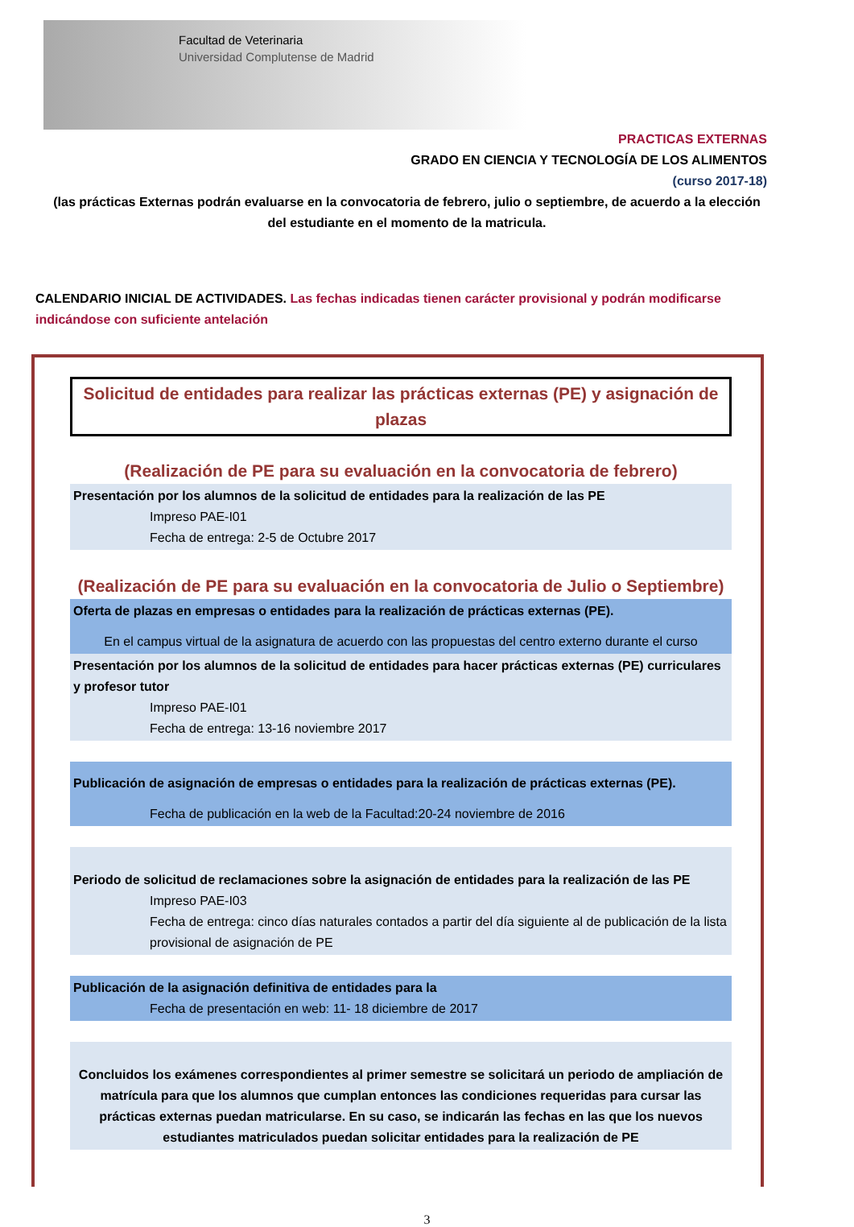Facultad de Veterinaria
Universidad Complutense de Madrid
PRACTICAS EXTERNAS
GRADO EN CIENCIA Y TECNOLOGÍA DE LOS ALIMENTOS
(curso 2017-18)
(las prácticas Externas podrán evaluarse en la convocatoria de febrero, julio o septiembre, de acuerdo a la elección del estudiante en el momento de la matricula.
CALENDARIO INICIAL DE ACTIVIDADES. Las fechas indicadas tienen carácter provisional y podrán modificarse indicándose con suficiente antelación
Solicitud de entidades para realizar las prácticas externas (PE) y asignación de plazas
(Realización de PE para su evaluación en la convocatoria de febrero)
Presentación por los alumnos de la solicitud de entidades para la realización de las PE
Impreso PAE-I01
Fecha de entrega: 2-5 de Octubre 2017
(Realización de PE para su evaluación en la convocatoria de Julio o Septiembre)
Oferta de plazas en empresas o entidades para la realización de prácticas externas (PE).
En el campus virtual de la asignatura de acuerdo con las propuestas del centro externo durante el curso
Presentación por los alumnos de la solicitud de entidades para hacer prácticas externas (PE) curriculares y profesor tutor
Impreso PAE-I01
Fecha de entrega: 13-16 noviembre 2017
Publicación de asignación de empresas o entidades para la realización de prácticas externas (PE).
Fecha de publicación en la web de la Facultad:20-24 noviembre de 2016
Periodo de solicitud de reclamaciones sobre la asignación de entidades para la realización de las PE
Impreso PAE-I03
Fecha de entrega: cinco días naturales contados a partir del día siguiente al de publicación de la lista provisional de asignación de PE
Publicación de la asignación definitiva de entidades para la
Fecha de presentación en web: 11- 18 diciembre de 2017
Concluidos los exámenes correspondientes al primer semestre se solicitará un periodo de ampliación de matrícula para que los alumnos que cumplan entonces las condiciones requeridas para cursar las prácticas externas puedan matricularse. En su caso, se indicarán las fechas en las que los nuevos estudiantes matriculados puedan solicitar entidades para la realización de PE
3